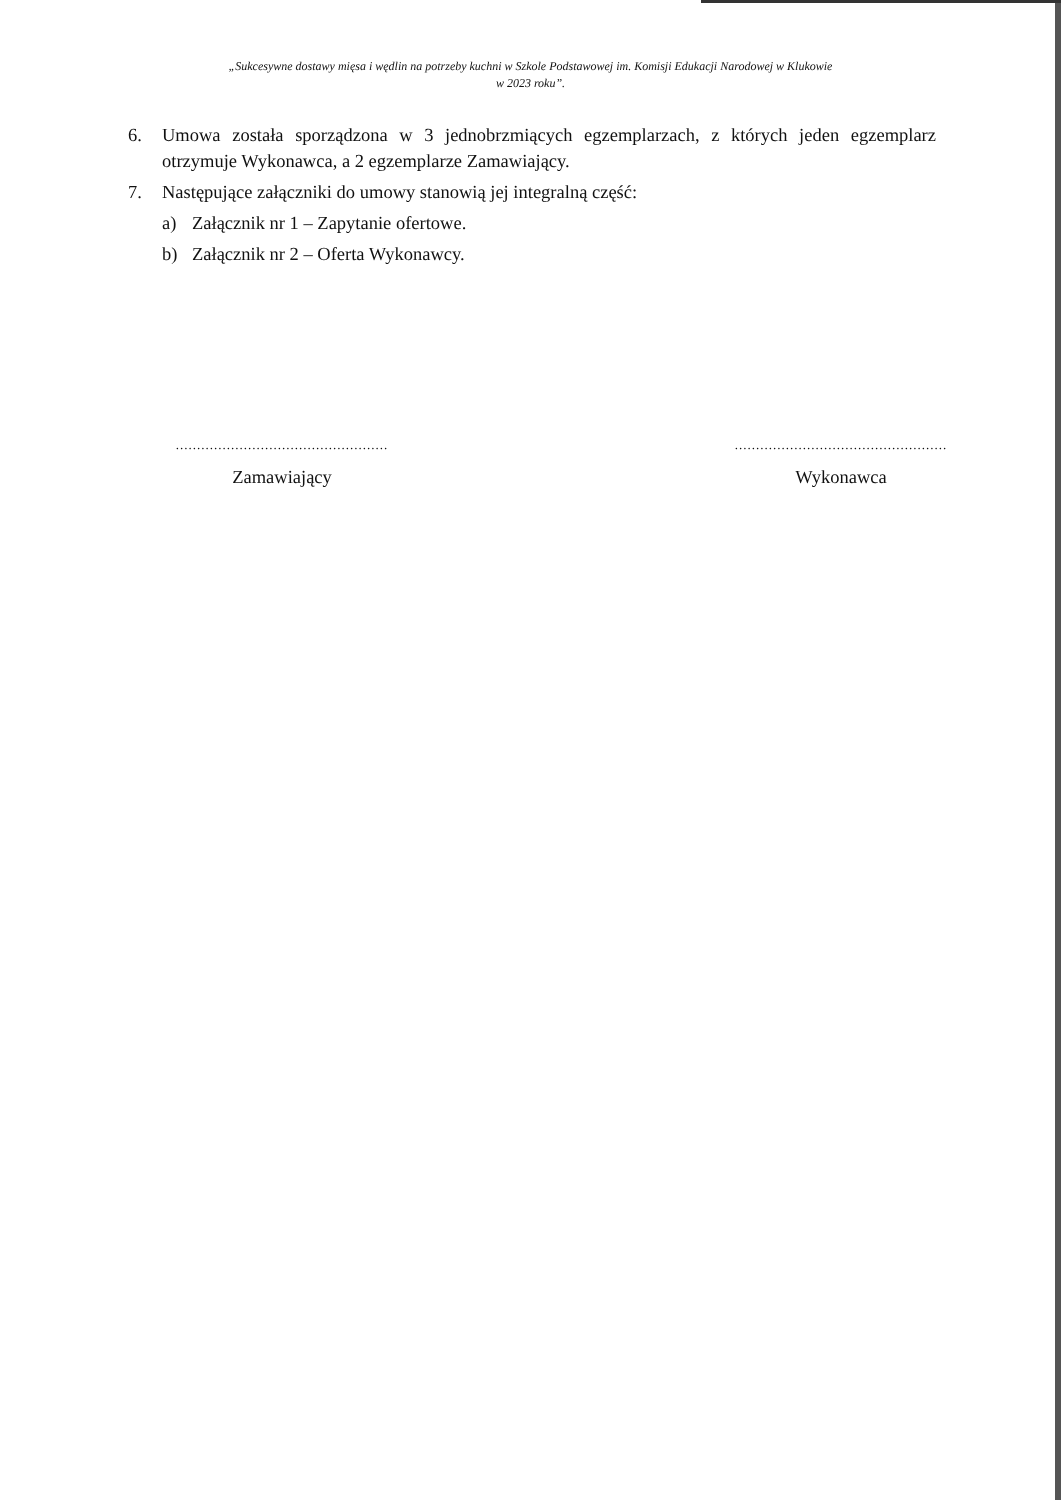„Sukcesywne dostawy mięsa i wędlin na potrzeby kuchni w Szkole Podstawowej im. Komisji Edukacji Narodowej w Klukowie
w 2023 roku”.
6. Umowa została sporządzona w 3 jednobrzmiących egzemplarzach, z których jeden egzemplarz otrzymuje Wykonawca, a 2 egzemplarze Zamawiający.
7. Następujące załączniki do umowy stanowią jej integralną część:
a) Załącznik nr 1 – Zapytanie ofertowe.
b) Załącznik nr 2 – Oferta Wykonawcy.
..................................................
Zamawiający
..................................................
Wykonawca